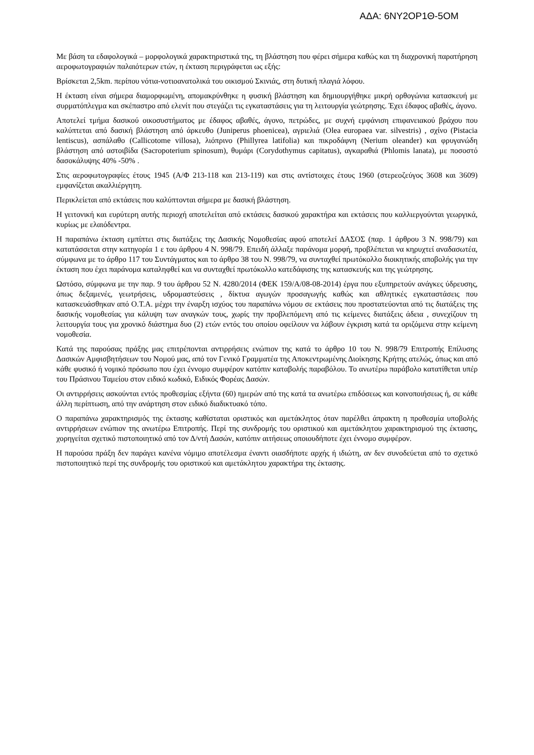ΑΔΑ: 6ΝΥ2ΟΡ1Θ-5ΟΜ
Με βάση τα εδαφολογικά – μορφολογικά χαρακτηριστικά της, τη βλάστηση που φέρει σήμερα καθώς και τη διαχρονική παρατήρηση αεροφωτογραφιών παλαιότερων ετών, η έκταση περιγράφεται ως εξής:
Βρίσκεται 2,5km. περίπου νότια-νοτιοανατολικά του οικισμού Σκινιάς, στη δυτική πλαγιά λόφου.
Η έκταση είναι σήμερα διαμορφωμένη, απομακρύνθηκε η φυσική βλάστηση και δημιουργήθηκε μικρή ορθογώνια κατασκευή με συρματόπλεγμα και σκέπαστρο από ελενίτ που στεγάζει τις εγκαταστάσεις για τη λειτουργία γεώτρησης. Έχει έδαφος αβαθές, άγονο.
Αποτελεί τμήμα δασικού οικοσυστήματος με έδαφος αβαθές, άγονο, πετρώδες, με συχνή εμφάνιση επιφανειακού βράχου που καλύπτεται από δασική βλάστηση από άρκευθο (Juniperus phoenicea), αγριελιά (Olea europaea var. silvestris) , σχίνο (Pistacia lentiscus), ασπάλαθο (Callicotome villosa), λιόπρινο (Phillyrea latifolia) και πικροδάφνη (Nerium oleander) και φρυγανώδη βλάστηση από αστοιβίδα (Sacropoterium spinosum), θυμάρι (Corydothymus capitatus), αγκαραθιά (Phlomis lanata), με ποσοστό δασοκάλυψης 40% -50% .
Στις αεροφωτογραφίες έτους 1945 (Α/Φ 213-118 και 213-119) και στις αντίστοιχες έτους 1960 (στερεοζεύγος 3608 και 3609) εμφανίζεται ακαλλιέργητη.
Περικλείεται από εκτάσεις που καλύπτονται σήμερα με δασική βλάστηση.
Η γειτονική και ευρύτερη αυτής περιοχή αποτελείται από εκτάσεις δασικού χαρακτήρα και εκτάσεις που καλλιεργούνται γεωργικά, κυρίως με ελαιόδεντρα.
Η παραπάνω έκταση εμπίπτει στις διατάξεις της Δασικής Νομοθεσίας αφού αποτελεί ΔΑΣΟΣ (παρ. 1 άρθρου 3 Ν. 998/79) και κατατάσσεται στην κατηγορία 1 ε του άρθρου 4 Ν. 998/79. Επειδή άλλαξε παράνομα μορφή, προβλέπεται να κηρυχτεί αναδασωτέα, σύμφωνα με το άρθρο 117 του Συντάγματος και το άρθρο 38 του Ν. 998/79, να συνταχθεί πρωτόκολλο διοικητικής αποβολής για την έκταση που έχει παράνομα καταληφθεί και να συνταχθεί πρωτόκολλο κατεδάφισης της κατασκευής και της γεώτρησης.
Ωστόσο, σύμφωνα με την παρ. 9 του άρθρου 52 Ν. 4280/2014 (ΦΕΚ 159/Α/08-08-2014) έργα που εξυπηρετούν ανάγκες ύδρευσης, όπως δεξαμενές, γεωτρήσεις, υδρομαστεύσεις , δίκτυα αγωγών προσαγωγής καθώς και αθλητικές εγκαταστάσεις που κατασκευάσθηκαν από Ο.Τ.Α. μέχρι την έναρξη ισχύος του παραπάνω νόμου σε εκτάσεις που προστατεύονται από τις διατάξεις της δασικής νομοθεσίας για κάλυψη των αναγκών τους, χωρίς την προβλεπόμενη από τις κείμενες διατάξεις άδεια , συνεχίζουν τη λειτουργία τους για χρονικό διάστημα δυο (2) ετών εντός του οποίου οφείλουν να λάβουν έγκριση κατά τα οριζόμενα στην κείμενη νομοθεσία.
Κατά της παρούσας πράξης μας επιτρέπονται αντιρρήσεις ενώπιον της κατά το άρθρο 10 του Ν. 998/79 Επιτροπής Επίλυσης Δασικών Αμφισβητήσεων του Νομού μας, από τον Γενικό Γραμματέα της Αποκεντρωμένης Διοίκησης Κρήτης ατελώς, όπως και από κάθε φυσικό ή νομικό πρόσωπο που έχει έννομο συμφέρον κατόπιν καταβολής παραβόλου. Το ανωτέρω παράβολο κατατίθεται υπέρ του Πράσινου Ταμείου στον ειδικό κωδικό, Ειδικός Φορέας Δασών.
Οι αντιρρήσεις ασκούνται εντός προθεσμίας εξήντα (60) ημερών από της κατά τα ανωτέρω επιδόσεως και κοινοποιήσεως ή, σε κάθε άλλη περίπτωση, από την ανάρτηση στον ειδικό διαδικτυακό τόπο.
Ο παραπάνω χαρακτηρισμός της έκτασης καθίσταται οριστικός και αμετάκλητος όταν παρέλθει άπρακτη η προθεσμία υποβολής αντιρρήσεων ενώπιον της ανωτέρω Επιτροπής. Περί της συνδρομής του οριστικού και αμετάκλητου χαρακτηρισμού της έκτασης, χορηγείται σχετικό πιστοποιητικό από τον Δ/ντή Δασών, κατόπιν αιτήσεως οποιουδήποτε έχει έννομο συμφέρον.
Η παρούσα πράξη δεν παράγει κανένα νόμιμο αποτέλεσμα έναντι οιασδήποτε αρχής ή ιδιώτη, αν δεν συνοδεύεται από το σχετικό πιστοποιητικό περί της συνδρομής του οριστικού και αμετάκλητου χαρακτήρα της έκτασης.